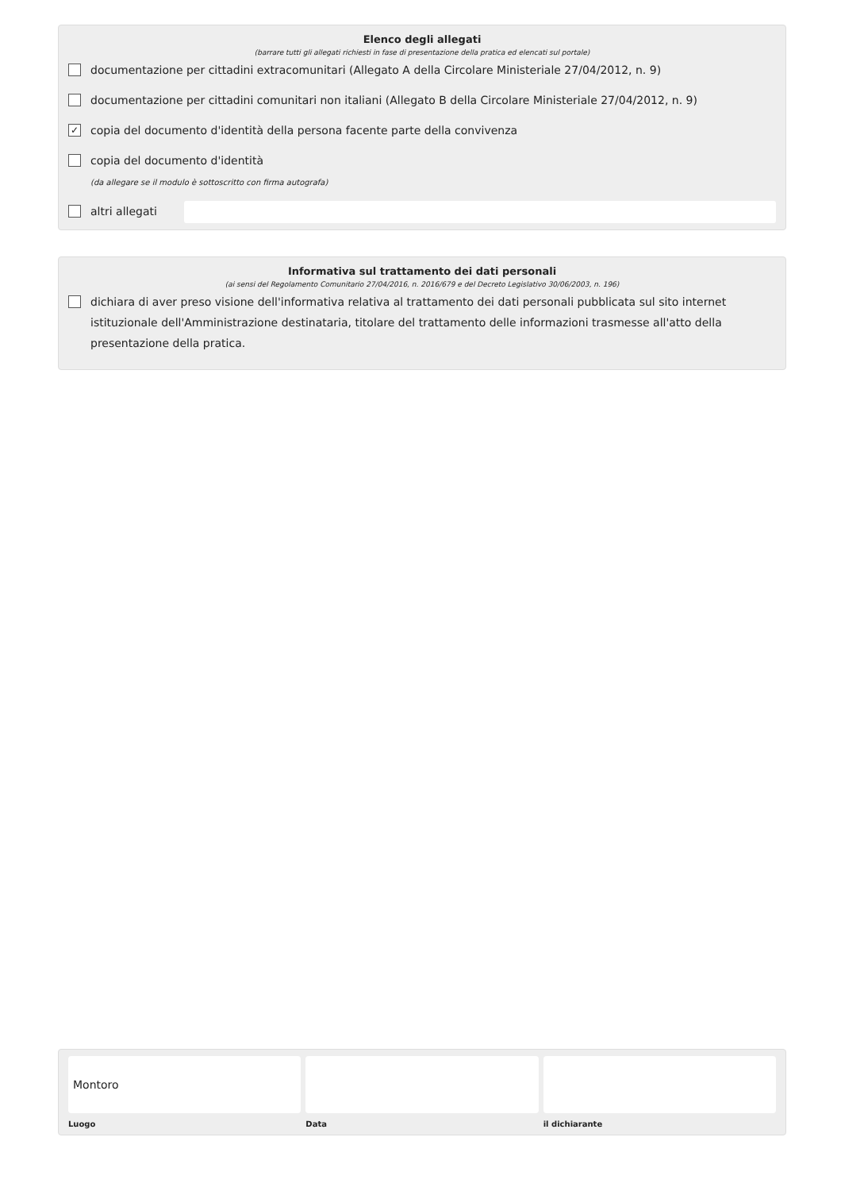Elenco degli allegati
(barrare tutti gli allegati richiesti in fase di presentazione della pratica ed elencati sul portale)
documentazione per cittadini extracomunitari (Allegato A della Circolare Ministeriale 27/04/2012, n. 9)
documentazione per cittadini comunitari non italiani (Allegato B della Circolare Ministeriale 27/04/2012, n. 9)
✓ copia del documento d'identità della persona facente parte della convivenza
copia del documento d'identità
(da allegare se il modulo è sottoscritto con firma autografa)
altri allegati
Informativa sul trattamento dei dati personali
(ai sensi del Regolamento Comunitario 27/04/2016, n. 2016/679 e del Decreto Legislativo 30/06/2003, n. 196)
dichiara di aver preso visione dell'informativa relativa al trattamento dei dati personali pubblicata sul sito internet istituzionale dell'Amministrazione destinataria, titolare del trattamento delle informazioni trasmesse all'atto della presentazione della pratica.
Montoro
Luogo
Data il dichiarante